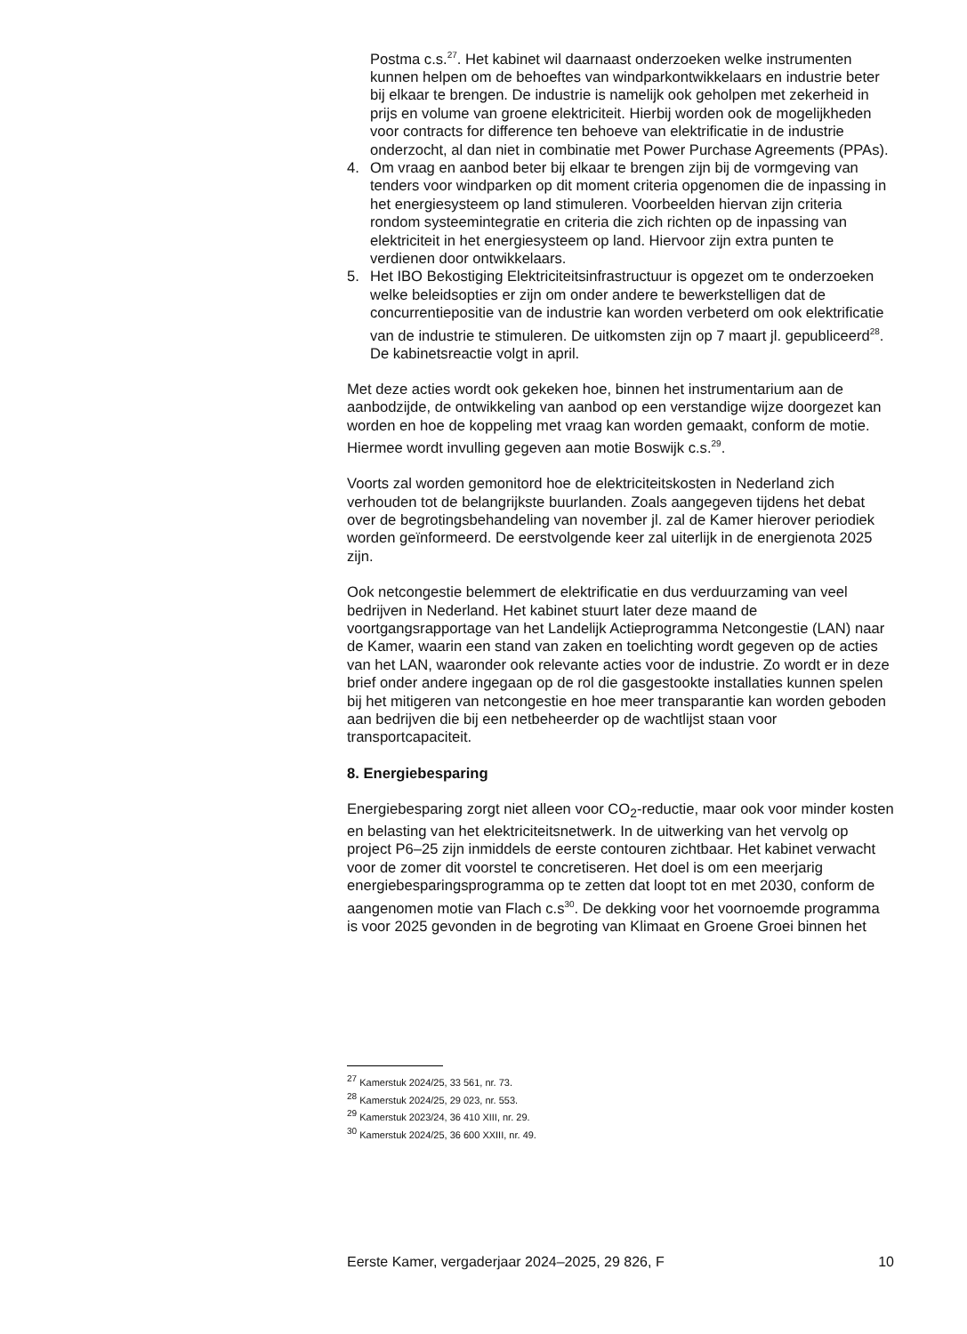Postma c.s.<sup>27</sup>. Het kabinet wil daarnaast onderzoeken welke instrumenten kunnen helpen om de behoeftes van windparkontwikkelaars en industrie beter bij elkaar te brengen. De industrie is namelijk ook geholpen met zekerheid in prijs en volume van groene elektriciteit. Hierbij worden ook de mogelijkheden voor contracts for difference ten behoeve van elektrificatie in de industrie onderzocht, al dan niet in combinatie met Power Purchase Agreements (PPAs).
4. Om vraag en aanbod beter bij elkaar te brengen zijn bij de vormgeving van tenders voor windparken op dit moment criteria opgenomen die de inpassing in het energiesysteem op land stimuleren. Voorbeelden hiervan zijn criteria rondom systeemintegratie en criteria die zich richten op de inpassing van elektriciteit in het energiesysteem op land. Hiervoor zijn extra punten te verdienen door ontwikkelaars.
5. Het IBO Bekostiging Elektriciteitsinfrastructuur is opgezet om te onderzoeken welke beleidsopties er zijn om onder andere te bewerkstelligen dat de concurrentiepositie van de industrie kan worden verbeterd om ook elektrificatie van de industrie te stimuleren. De uitkomsten zijn op 7 maart jl. gepubliceerd<sup>28</sup>. De kabinetsreactie volgt in april.
Met deze acties wordt ook gekeken hoe, binnen het instrumentarium aan de aanbodzijde, de ontwikkeling van aanbod op een verstandige wijze doorgezet kan worden en hoe de koppeling met vraag kan worden gemaakt, conform de motie. Hiermee wordt invulling gegeven aan motie Boswijk c.s.<sup>29</sup>.
Voorts zal worden gemonitord hoe de elektriciteitskosten in Nederland zich verhouden tot de belangrijkste buurlanden. Zoals aangegeven tijdens het debat over de begrotingsbehandeling van november jl. zal de Kamer hierover periodiek worden geïnformeerd. De eerstvolgende keer zal uiterlijk in de energienota 2025 zijn.
Ook netcongestie belemmert de elektrificatie en dus verduurzaming van veel bedrijven in Nederland. Het kabinet stuurt later deze maand de voortgangsrapportage van het Landelijk Actieprogramma Netcongestie (LAN) naar de Kamer, waarin een stand van zaken en toelichting wordt gegeven op de acties van het LAN, waaronder ook relevante acties voor de industrie. Zo wordt er in deze brief onder andere ingegaan op de rol die gasgestookte installaties kunnen spelen bij het mitigeren van netcongestie en hoe meer transparantie kan worden geboden aan bedrijven die bij een netbeheerder op de wachtlijst staan voor transportcapaciteit.
8. Energiebesparing
Energiebesparing zorgt niet alleen voor CO<sub>2</sub>-reductie, maar ook voor minder kosten en belasting van het elektriciteitsnetwerk. In de uitwerking van het vervolg op project P6–25 zijn inmiddels de eerste contouren zichtbaar. Het kabinet verwacht voor de zomer dit voorstel te concretiseren. Het doel is om een meerjarig energiebesparingsprogramma op te zetten dat loopt tot en met 2030, conform de aangenomen motie van Flach c.s<sup>30</sup>. De dekking voor het voornoemde programma is voor 2025 gevonden in de begroting van Klimaat en Groene Groei binnen het
<sup>27</sup> Kamerstuk 2024/25, 33 561, nr. 73.
<sup>28</sup> Kamerstuk 2024/25, 29 023, nr. 553.
<sup>29</sup> Kamerstuk 2023/24, 36 410 XIII, nr. 29.
<sup>30</sup> Kamerstuk 2024/25, 36 600 XXIII, nr. 49.
Eerste Kamer, vergaderjaar 2024–2025, 29 826, F 10